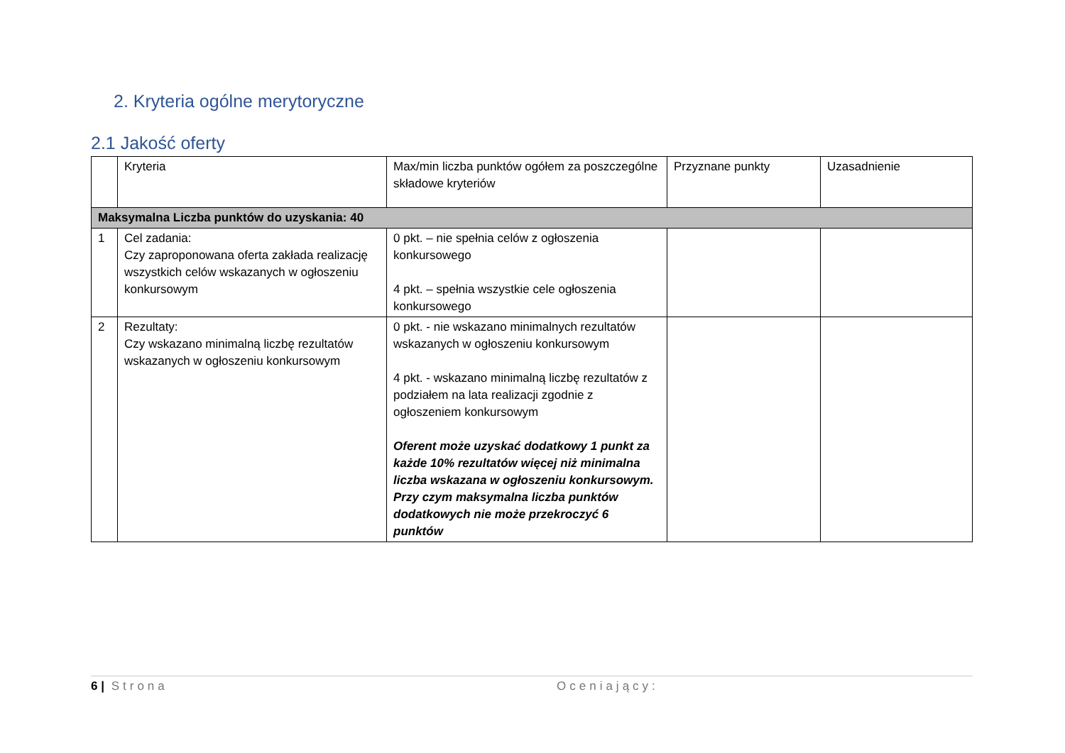2. Kryteria ogólne merytoryczne
2.1 Jakość oferty
| | Kryteria | Max/min liczba punktów ogółem za poszczególne składowe kryteriów | Przyznane punkty | Uzasadnienie |
| --- | --- | --- | --- | --- |
| Maksymalna Liczba punktów do uzyskania: 40 | | | | |
| 1 | Cel zadania: Czy zaproponowana oferta zakłada realizację wszystkich celów wskazanych w ogłoszeniu konkursowym | 0 pkt. – nie spełnia celów z ogłoszenia konkursowego 4 pkt. – spełnia wszystkie cele ogłoszenia konkursowego | | |
| 2 | Rezultaty: Czy wskazano minimalną liczbę rezultatów wskazanych w ogłoszeniu konkursowym | 0 pkt. - nie wskazano minimalnych rezultatów wskazanych w ogłoszeniu konkursowym 4 pkt. - wskazano minimalną liczbę rezultatów z podziałem na lata realizacji zgodnie z ogłoszeniem konkursowym Oferent może uzyskać dodatkowy 1 punkt za każde 10% rezultatów więcej niż minimalna liczba wskazana w ogłoszeniu konkursowym. Przy czym maksymalna liczba punktów dodatkowych nie może przekroczyć 6 punktów | | |
6 | Strona Oceniający: